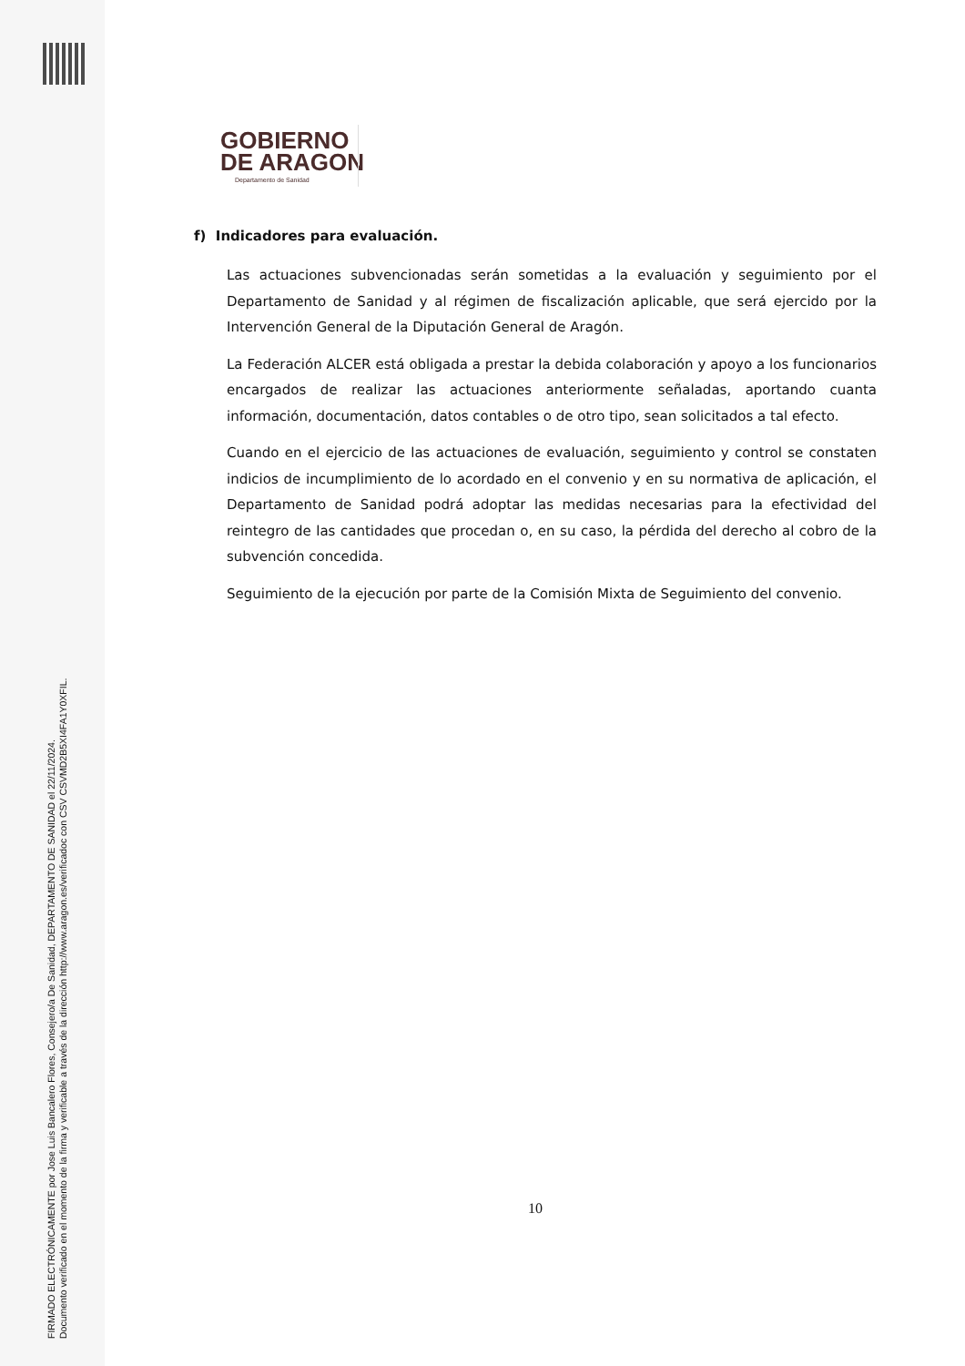FIRMADO ELECTRÓNICAMENTE por Jose Luis Bancalero Flores, Consejero/a De Sanidad, DEPARTAMENTO DE SANIDAD el 22/11/2024.
Documento verificado en el momento de la firma y verificable a través de la dirección http://www.aragon.es/verificadoc con CSV CSVMD2B5XI4FA1Y0XFIL.
GOBIERNO
DE ARAGON
Departamento de Sanidad
f) Indicadores para evaluación.
Las actuaciones subvencionadas serán sometidas a la evaluación y seguimiento por el Departamento de Sanidad y al régimen de fiscalización aplicable, que será ejercido por la Intervención General de la Diputación General de Aragón.
La Federación ALCER está obligada a prestar la debida colaboración y apoyo a los funcionarios encargados de realizar las actuaciones anteriormente señaladas, aportando cuanta información, documentación, datos contables o de otro tipo, sean solicitados a tal efecto.
Cuando en el ejercicio de las actuaciones de evaluación, seguimiento y control se constaten indicios de incumplimiento de lo acordado en el convenio y en su normativa de aplicación, el Departamento de Sanidad podrá adoptar las medidas necesarias para la efectividad del reintegro de las cantidades que procedan o, en su caso, la pérdida del derecho al cobro de la subvención concedida.
Seguimiento de la ejecución por parte de la Comisión Mixta de Seguimiento del convenio.
10